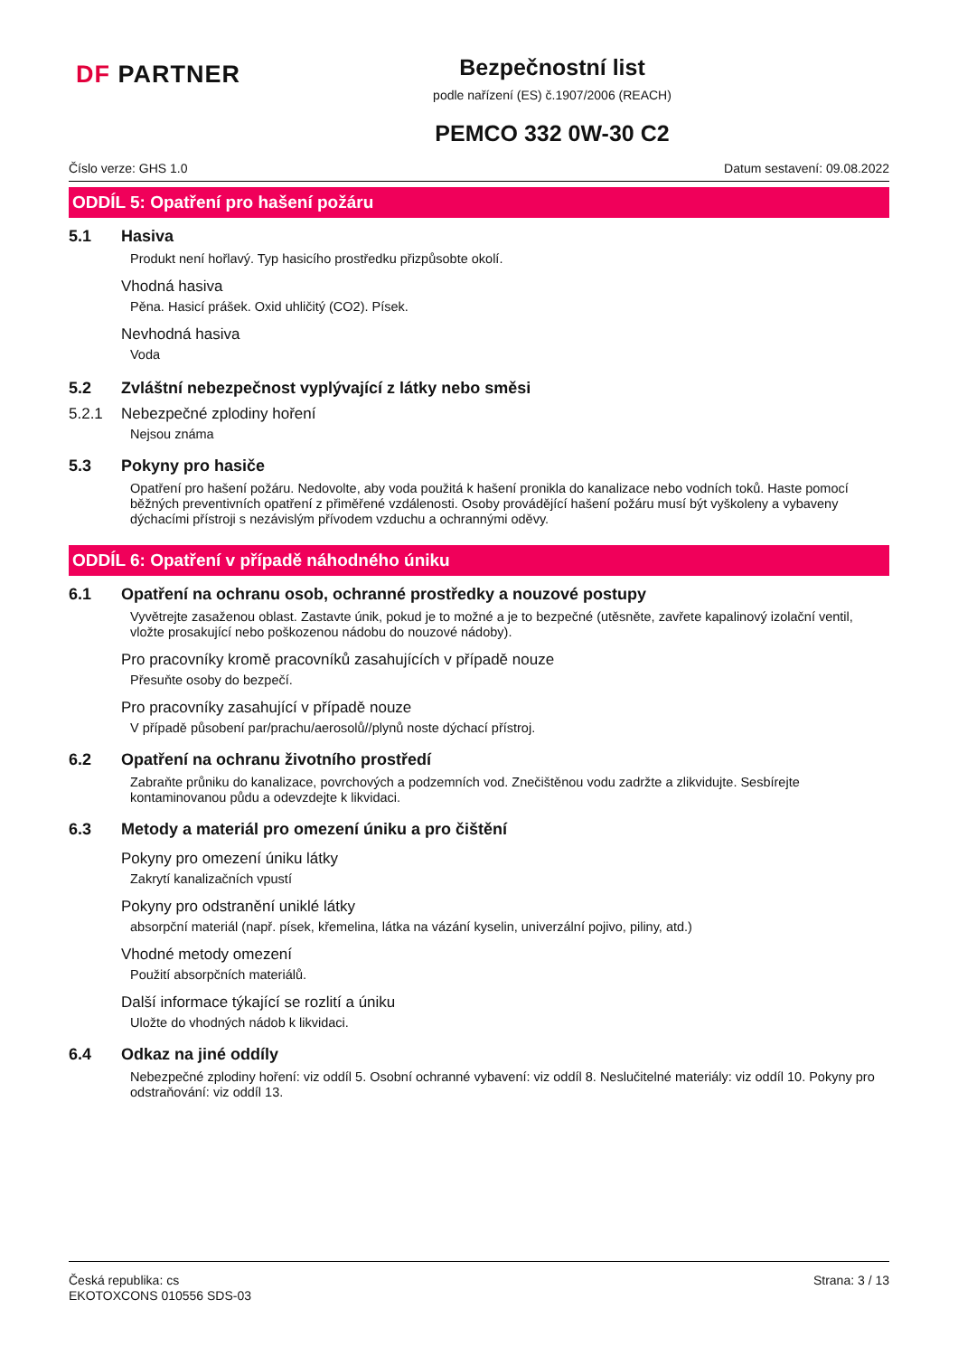DF PARTNER
Bezpečnostní list
podle nařízení (ES) č.1907/2006 (REACH)
PEMCO 332 0W-30 C2
Číslo verze: GHS 1.0 Datum sestavení: 09.08.2022
ODDÍL 5: Opatření pro hašení požáru
5.1 Hasiva
Produkt není hořlavý. Typ hasicího prostředku přizpůsobte okolí.
Vhodná hasiva
Pěna. Hasicí prášek. Oxid uhličitý (CO2). Písek.
Nevhodná hasiva
Voda
5.2 Zvláštní nebezpečnost vyplývající z látky nebo směsi
5.2.1 Nebezpečné zplodiny hoření
Nejsou známa
5.3 Pokyny pro hasiče
Opatření pro hašení požáru. Nedovolte, aby voda použitá k hašení pronikla do kanalizace nebo vodních toků. Haste pomocí běžných preventivních opatření z přiměřené vzdálenosti. Osoby provádějící hašení požáru musí být vyškoleny a vybaveny dýchacími přístroji s nezávislým přívodem vzduchu a ochrannými oděvy.
ODDÍL 6: Opatření v případě náhodného úniku
6.1 Opatření na ochranu osob, ochranné prostředky a nouzové postupy
Vyvětrejte zasaženou oblast. Zastavte únik, pokud je to možné a je to bezpečné (utěsněte, zavřete kapalinový izolační ventil, vložte prosakující nebo poškozenou nádobu do nouzové nádoby).
Pro pracovníky kromě pracovníků zasahujících v případě nouze
Přesuňte osoby do bezpečí.
Pro pracovníky zasahující v případě nouze
V případě působení par/prachu/aerosolů//plynů noste dýchací přístroj.
6.2 Opatření na ochranu životního prostředí
Zabraňte průniku do kanalizace, povrchových a podzemních vod. Znečištěnou vodu zadržte a zlikvidujte. Sesbírejte kontaminovanou půdu a odevzdejte k likvidaci.
6.3 Metody a materiál pro omezení úniku a pro čištění
Pokyny pro omezení úniku látky
Zakrytí kanalizačních vpustí
Pokyny pro odstranění uniklé látky
absorpční materiál (např. písek, křemelina, látka na vázání kyselin, univerzální pojivo, piliny, atd.)
Vhodné metody omezení
Použití absorpčních materiálů.
Další informace týkající se rozlití a úniku
Uložte do vhodných nádob k likvidaci.
6.4 Odkaz na jiné oddíly
Nebezpečné zplodiny hoření: viz oddíl 5. Osobní ochranné vybavení: viz oddíl 8. Neslučitelné materiály: viz oddíl 10. Pokyny pro odstraňování: viz oddíl 13.
Česká republika: cs
EKOTOXCONS 010556 SDS-03
Strana: 3 / 13